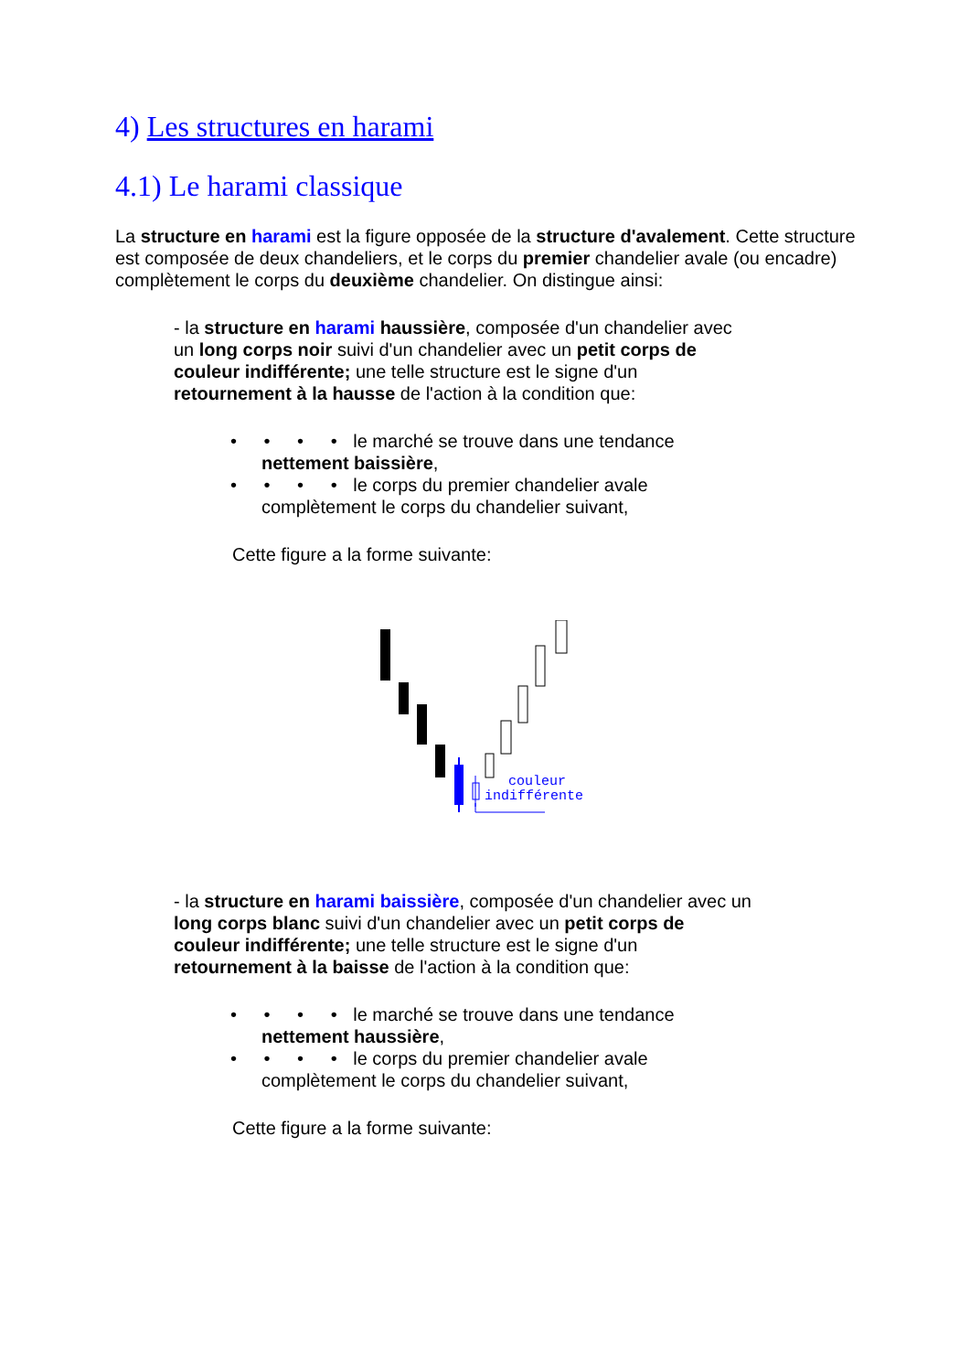4) Les structures en harami
4.1) Le harami classique
La structure en harami est la figure opposée de la structure d'avalement. Cette structure est composée de deux chandeliers, et le corps du premier chandelier avale (ou encadre) complètement le corps du deuxième chandelier. On distingue ainsi:
- la structure en harami haussière, composée d'un chandelier avec
un long corps noir suivi d'un chandelier avec un petit corps de
couleur indifférente; une telle structure est le signe d'un
retournement à la hausse de l'action à la condition que:
• • • • le marché se trouve dans une tendance
nettement baissière,
• • • • le corps du premier chandelier avale
complètement le corps du chandelier suivant,
Cette figure a la forme suivante:
couleur
indifférente
- la structure en harami baissière, composée d'un chandelier avec un
long corps blanc suivi d'un chandelier avec un petit corps de
couleur indifférente; une telle structure est le signe d'un
retournement à la baisse de l'action à la condition que:
• • • • le marché se trouve dans une tendance
nettement haussière,
• • • • le corps du premier chandelier avale
complètement le corps du chandelier suivant,
Cette figure a la forme suivante: